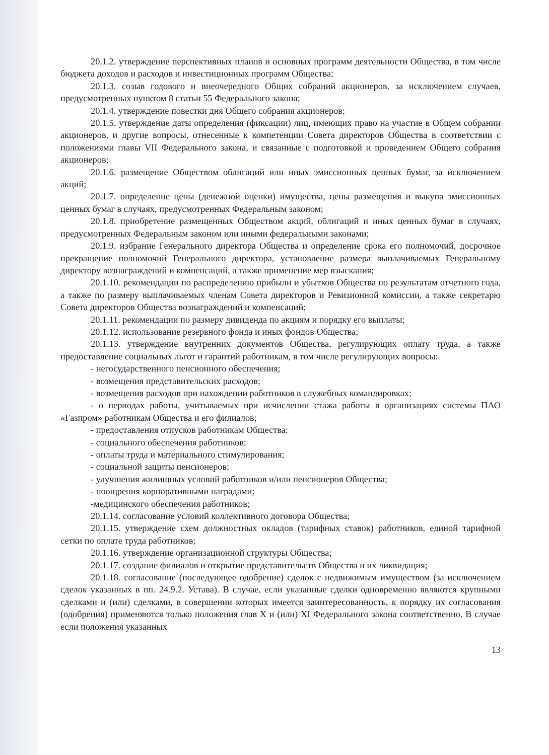20.1.2. утверждение перспективных планов и основных программ деятельности Общества, в том числе бюджета доходов и расходов и инвестиционных программ Общества;
20.1.3. созыв годового и внеочередного Общих собраний акционеров, за исключением случаев, предусмотренных пунктом 8 статьи 55 Федерального закона;
20.1.4. утверждение повестки дня Общего собрания акционеров;
20.1.5. утверждение даты определения (фиксации) лиц, имеющих право на участие в Общем собрании акционеров, и другие вопросы, отнесенные к компетенции Совета директоров Общества в соответствии с положениями главы VII Федерального закона, и связанные с подготовкой и проведением Общего собрания акционеров;
20.1.6. размещение Обществом облигаций или иных эмиссионных ценных бумаг, за исключением акций;
20.1.7. определение цены (денежной оценки) имущества, цены размещения и выкупа эмиссионных ценных бумаг в случаях, предусмотренных Федеральным законом;
20.1.8. приобретение размещенных Обществом акций, облигаций и иных ценных бумаг в случаях, предусмотренных Федеральным законом или иными федеральными законами;
20.1.9. избрание Генерального директора Общества и определение срока его полномочий, досрочное прекращение полномочий Генерального директора, установление размера выплачиваемых Генеральному директору вознаграждений и компенсаций, а также применение мер взыскания;
20.1.10. рекомендации по распределению прибыли и убытков Общества по результатам отчетного года, а также по размеру выплачиваемых членам Совета директоров и Ревизионной комиссии, а также секретарю Совета директоров Общества вознаграждений и компенсаций;
20.1.11. рекомендации по размеру дивиденда по акциям и порядку его выплаты;
20.1.12. использование резервного фонда и иных фондов Общества;
20.1.13. утверждение внутренних документов Общества, регулирующих оплату труда, а также предоставление социальных льгот и гарантий работникам, в том числе регулирующих вопросы:
- негосударственного пенсионного обеспечения;
- возмещения представительских расходов;
- возмещения расходов при нахождении работников в служебных командировках;
- о периодах работы, учитываемых при исчислении стажа работы в организациях системы ПАО «Газпром» работникам Общества и его филиалов;
- предоставления отпусков работникам Общества;
- социального обеспечения работников;
- оплаты труда и материального стимулирования;
- социальной защиты пенсионеров;
- улучшения жилищных условий работников и/или пенсионеров Общества;
- поощрения корпоративными наградами;
-медицинского обеспечения работников;
20.1.14. согласование условий коллективного договора Общества;
20.1.15. утверждение схем должностных окладов (тарифных ставок) работников, единой тарифной сетки по оплате труда работников;
20.1.16. утверждение организационной структуры Общества;
20.1.17. создание филиалов и открытие представительств Общества и их ликвидация;
20.1.18. согласование (последующее одобрение) сделок с недвижимым имуществом (за исключением сделок указанных в пп. 24.9.2. Устава). В случае, если указанные сделки одновременно являются крупными сделками и (или) сделками, в совершении которых имеется заинтересованность, к порядку их согласования (одобрения) применяются только положения глав X и (или) XI Федерального закона соответственно. В случае если положения указанных
13